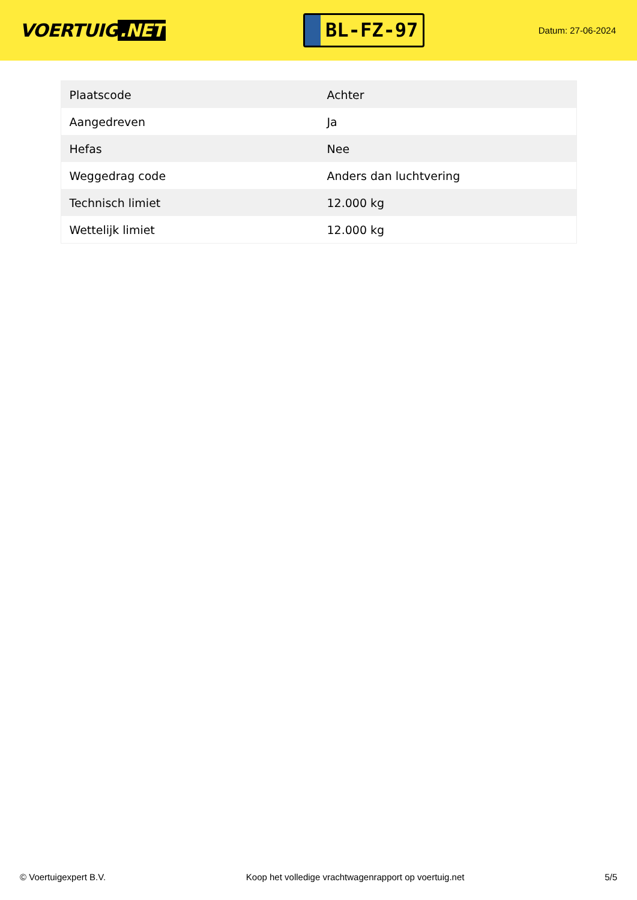VOERTUIG.NET
BL-FZ-97
Datum: 27-06-2024
| Plaatscode | Achter |
| Aangedreven | Ja |
| Hefas | Nee |
| Weggedrag code | Anders dan luchtvering |
| Technisch limiet | 12.000 kg |
| Wettelijk limiet | 12.000 kg |
© Voertuigexpert B.V. Koop het volledige vrachtwagenrapport op voertuig.net 5/5